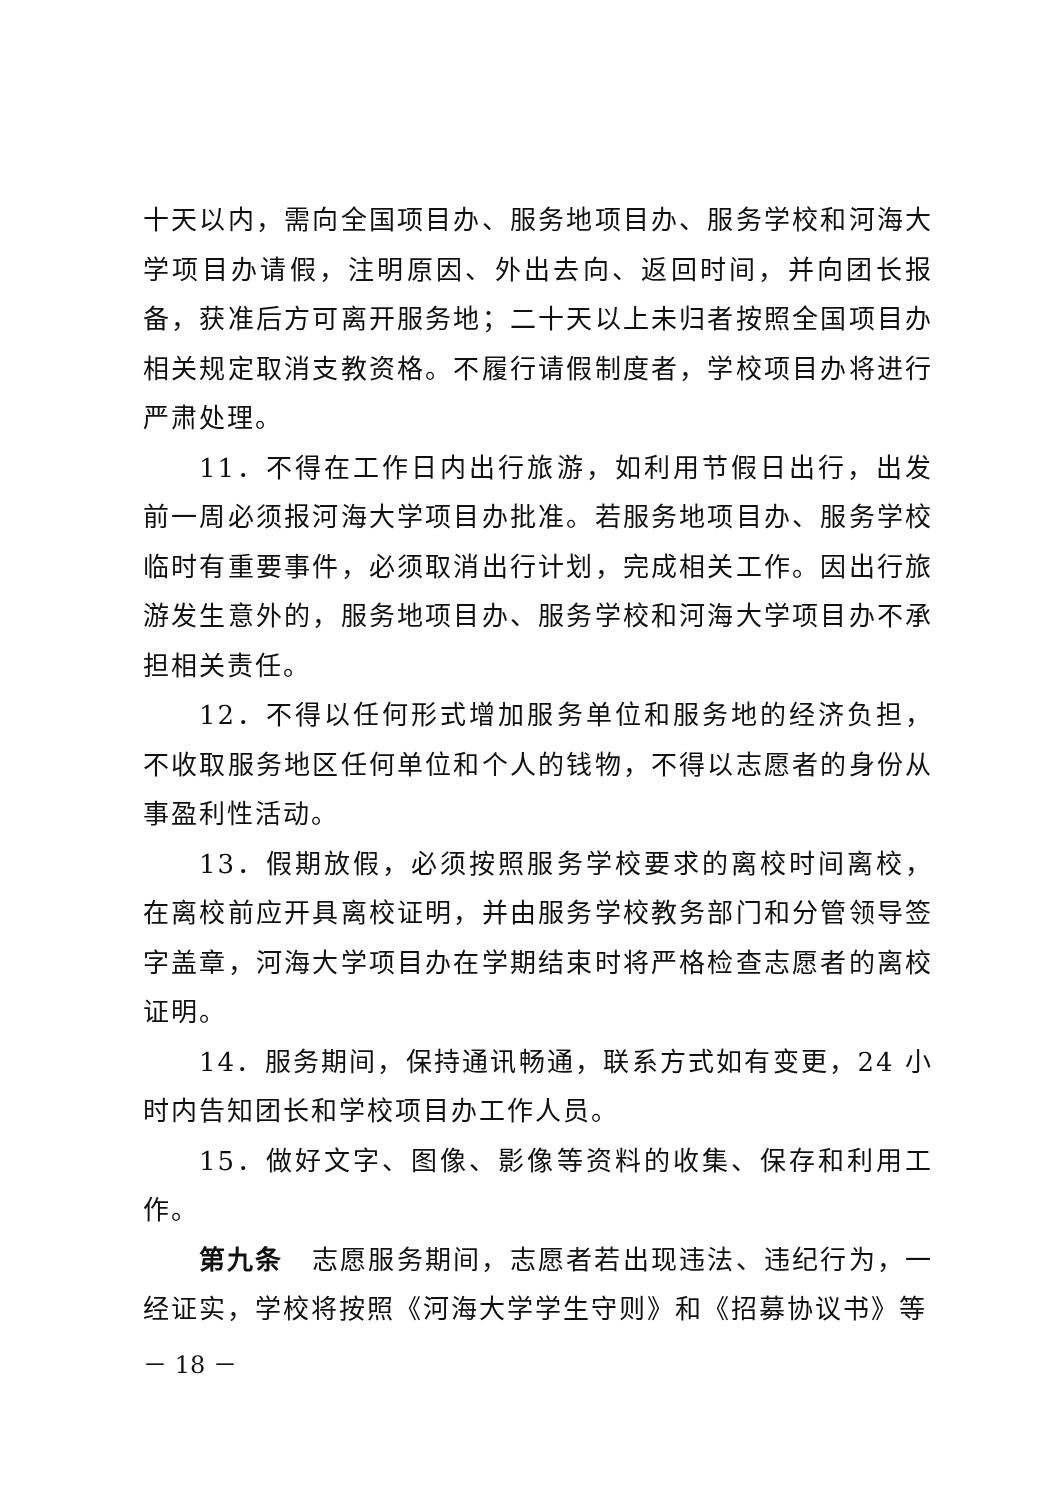十天以内，需向全国项目办、服务地项目办、服务学校和河海大学项目办请假，注明原因、外出去向、返回时间，并向团长报备，获准后方可离开服务地；二十天以上未归者按照全国项目办相关规定取消支教资格。不履行请假制度者，学校项目办将进行严肃处理。
11．不得在工作日内出行旅游，如利用节假日出行，出发前一周必须报河海大学项目办批准。若服务地项目办、服务学校临时有重要事件，必须取消出行计划，完成相关工作。因出行旅游发生意外的，服务地项目办、服务学校和河海大学项目办不承担相关责任。
12．不得以任何形式增加服务单位和服务地的经济负担，不收取服务地区任何单位和个人的钱物，不得以志愿者的身份从事盈利性活动。
13．假期放假，必须按照服务学校要求的离校时间离校，在离校前应开具离校证明，并由服务学校教务部门和分管领导签字盖章，河海大学项目办在学期结束时将严格检查志愿者的离校证明。
14．服务期间，保持通讯畅通，联系方式如有变更，24 小时内告知团长和学校项目办工作人员。
15．做好文字、图像、影像等资料的收集、保存和利用工作。
第九条　志愿服务期间，志愿者若出现违法、违纪行为，一经证实，学校将按照《河海大学学生守则》和《招募协议书》等
－ 18 －